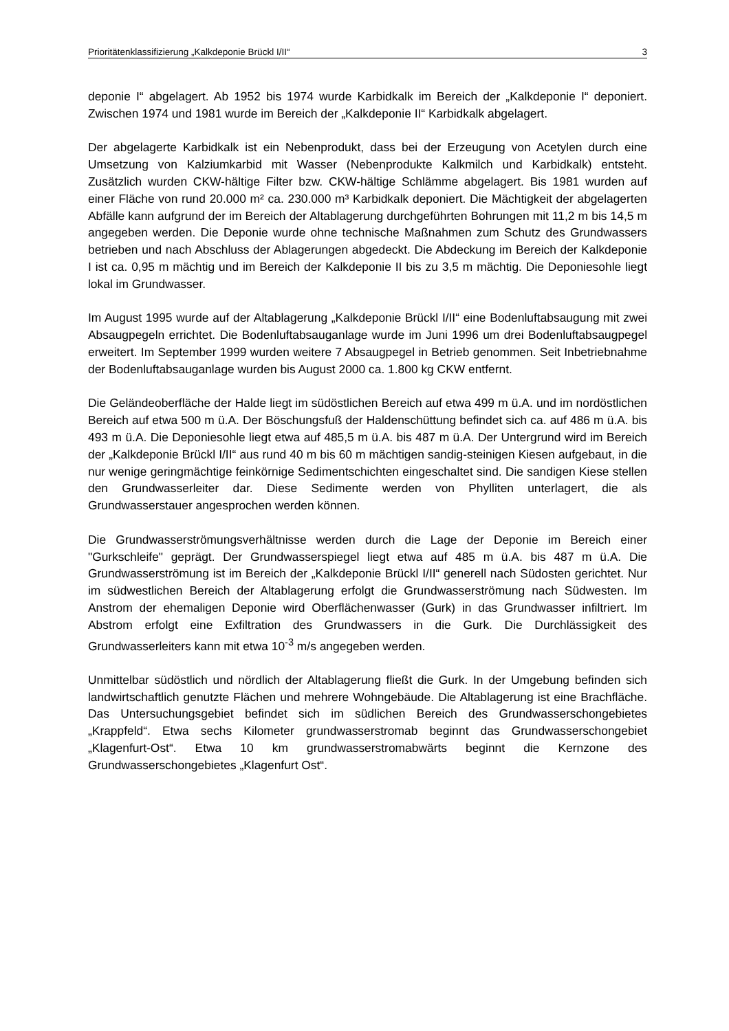Prioritätenklassifizierung „Kalkdeponie Brückl I/II“3
deponie I“ abgelagert. Ab 1952 bis 1974 wurde Karbidkalk im Bereich der „Kalkdeponie I“ deponiert. Zwischen 1974 und 1981 wurde im Bereich der „Kalkdeponie II“ Karbidkalk abgelagert.
Der abgelagerte Karbidkalk ist ein Nebenprodukt, dass bei der Erzeugung von Acetylen durch eine Umsetzung von Kalziumkarbid mit Wasser (Nebenprodukte Kalkmilch und Karbidkalk) entsteht. Zusätzlich wurden CKW-hältige Filter bzw. CKW-hältige Schlämme abgelagert. Bis 1981 wurden auf einer Fläche von rund 20.000 m² ca. 230.000 m³ Karbidkalk deponiert. Die Mächtigkeit der abgelagerten Abfälle kann aufgrund der im Bereich der Altablagerung durchgeführten Bohrungen mit 11,2 m bis 14,5 m angegeben werden. Die Deponie wurde ohne technische Maßnahmen zum Schutz des Grundwassers betrieben und nach Abschluss der Ablagerungen abgedeckt. Die Abdeckung im Bereich der Kalkdeponie I ist ca. 0,95 m mächtig und im Bereich der Kalkdeponie II bis zu 3,5 m mächtig. Die Deponiesohle liegt lokal im Grundwasser.
Im August 1995 wurde auf der Altablagerung „Kalkdeponie Brückl I/II“ eine Bodenluftabsaugung mit zwei Absaugpegeln errichtet. Die Bodenluftabsauganlage wurde im Juni 1996 um drei Bodenluftabsaugpegel erweitert. Im September 1999 wurden weitere 7 Absaugpegel in Betrieb genommen. Seit Inbetriebnahme der Bodenluftabsauganlage wurden bis August 2000 ca. 1.800 kg CKW entfernt.
Die Geländeoberfläche der Halde liegt im südöstlichen Bereich auf etwa 499 m ü.A. und im nordöstlichen Bereich auf etwa 500 m ü.A. Der Böschungsfuß der Haldenschüttung befindet sich ca. auf 486 m ü.A. bis 493 m ü.A. Die Deponiesohle liegt etwa auf 485,5 m ü.A. bis 487 m ü.A. Der Untergrund wird im Bereich der „Kalkdeponie Brückl I/II“ aus rund 40 m bis 60 m mächtigen sandig-steinigen Kiesen aufgebaut, in die nur wenige geringmächtige feinkörnige Sedimentschichten eingeschaltet sind. Die sandigen Kiese stellen den Grundwasserleiter dar. Diese Sedimente werden von Phylliten unterlagert, die als Grundwasserstauer angesprochen werden können.
Die Grundwasserströmungsverhältnisse werden durch die Lage der Deponie im Bereich einer "Gurkschleife" geprägt. Der Grundwasserspiegel liegt etwa auf 485 m ü.A. bis 487 m ü.A. Die Grundwasserströmung ist im Bereich der „Kalkdeponie Brückl I/II“ generell nach Südosten gerichtet. Nur im südwestlichen Bereich der Altablagerung erfolgt die Grundwasserströmung nach Südwesten. Im Anstrom der ehemaligen Deponie wird Oberflächenwasser (Gurk) in das Grundwasser infiltriert. Im Abstrom erfolgt eine Exfiltration des Grundwassers in die Gurk. Die Durchlässigkeit des Grundwasserleiters kann mit etwa 10<sup>-3</sup> m/s angegeben werden.
Unmittelbar südöstlich und nördlich der Altablagerung fließt die Gurk. In der Umgebung befinden sich landwirtschaftlich genutzte Flächen und mehrere Wohngebäude. Die Altablagerung ist eine Brachfläche. Das Untersuchungsgebiet befindet sich im südlichen Bereich des Grundwasserschongebietes „Krappfeld“. Etwa sechs Kilometer grundwasserstromab beginnt das Grundwasserschongebiet „Klagenfurt-Ost“. Etwa 10 km grundwasserstromabwärts beginnt die Kernzone des Grundwasserschongebietes „Klagenfurt Ost“.